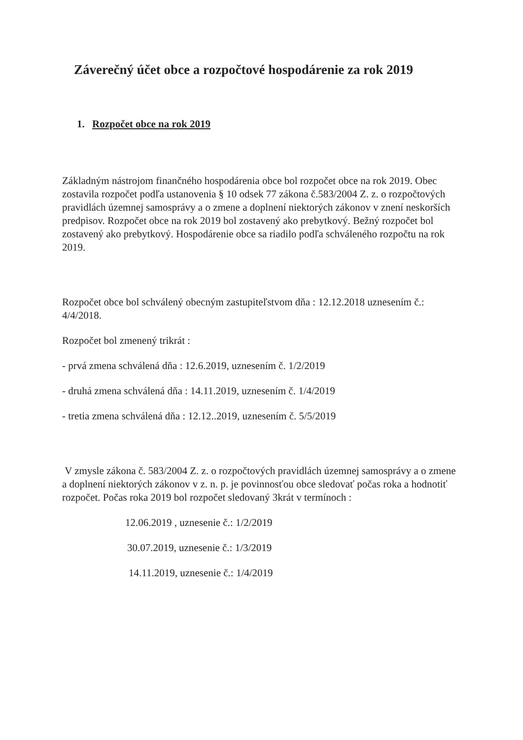Záverečný účet obce a rozpočtové hospodárenie za rok 2019
1. Rozpočet obce na rok 2019
Základným nástrojom finančného hospodárenia obce bol rozpočet obce na rok 2019. Obec zostavila rozpočet podľa ustanovenia § 10 odsek 77 zákona č.583/2004 Z. z. o rozpočtových pravidlách územnej samosprávy a o zmene a doplnení niektorých zákonov v znení neskorších predpisov. Rozpočet obce na rok 2019 bol zostavený ako prebytkový. Bežný rozpočet bol zostavený ako prebytkový. Hospodárenie obce sa riadilo podľa schváleného rozpočtu na rok 2019.
Rozpočet obce bol schválený obecným zastupiteľstvom dňa : 12.12.2018 uznesením č.: 4/4/2018.
Rozpočet bol zmenený trikrát :
- prvá zmena schválená dňa : 12.6.2019, uznesením č. 1/2/2019
- druhá zmena schválená dňa : 14.11.2019, uznesením č. 1/4/2019
- tretia zmena schválená dňa : 12.12..2019, uznesením č. 5/5/2019
V zmysle zákona č. 583/2004 Z. z. o rozpočtových pravidlách územnej samosprávy a o zmene a doplnení niektorých zákonov v z. n. p. je povinnosťou obce sledovať počas roka a hodnotiť rozpočet. Počas roka 2019 bol rozpočet sledovaný 3krát v termínoch :
12.06.2019 , uznesenie č.: 1/2/2019
30.07.2019, uznesenie č.: 1/3/2019
14.11.2019, uznesenie č.: 1/4/2019